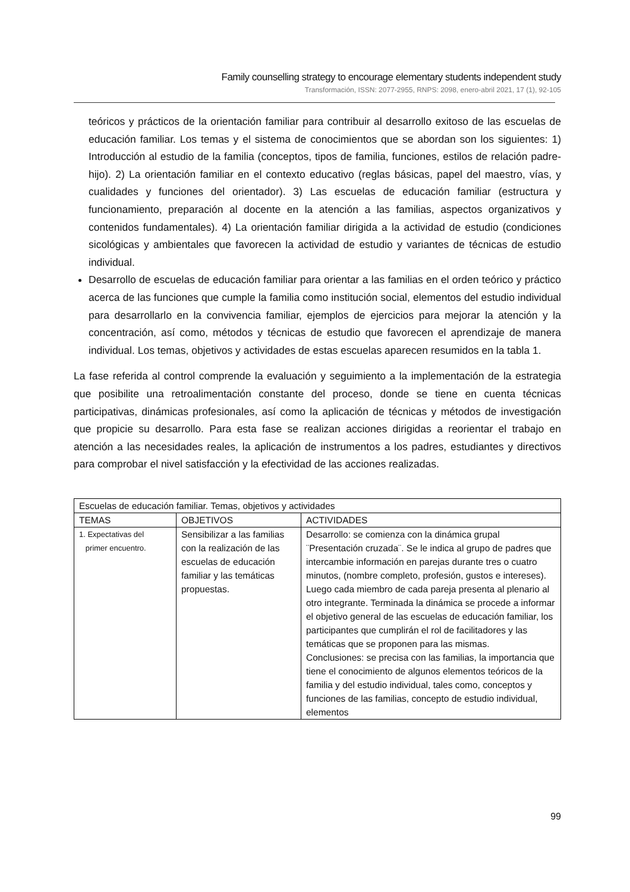Family counselling strategy to encourage elementary students independent study
Transformación, ISSN: 2077-2955, RNPS: 2098, enero-abril 2021, 17 (1), 92-105
teóricos y prácticos de la orientación familiar para contribuir al desarrollo exitoso de las escuelas de educación familiar. Los temas y el sistema de conocimientos que se abordan son los siguientes: 1) Introducción al estudio de la familia (conceptos, tipos de familia, funciones, estilos de relación padre-hijo). 2) La orientación familiar en el contexto educativo (reglas básicas, papel del maestro, vías, y cualidades y funciones del orientador). 3) Las escuelas de educación familiar (estructura y funcionamiento, preparación al docente en la atención a las familias, aspectos organizativos y contenidos fundamentales). 4) La orientación familiar dirigida a la actividad de estudio (condiciones sicológicas y ambientales que favorecen la actividad de estudio y variantes de técnicas de estudio individual.
Desarrollo de escuelas de educación familiar para orientar a las familias en el orden teórico y práctico acerca de las funciones que cumple la familia como institución social, elementos del estudio individual para desarrollarlo en la convivencia familiar, ejemplos de ejercicios para mejorar la atención y la concentración, así como, métodos y técnicas de estudio que favorecen el aprendizaje de manera individual. Los temas, objetivos y actividades de estas escuelas aparecen resumidos en la tabla 1.
La fase referida al control comprende la evaluación y seguimiento a la implementación de la estrategia que posibilite una retroalimentación constante del proceso, donde se tiene en cuenta técnicas participativas, dinámicas profesionales, así como la aplicación de técnicas y métodos de investigación que propicie su desarrollo. Para esta fase se realizan acciones dirigidas a reorientar el trabajo en atención a las necesidades reales, la aplicación de instrumentos a los padres, estudiantes y directivos para comprobar el nivel satisfacción y la efectividad de las acciones realizadas.
| Escuelas de educación familiar. Temas, objetivos y actividades | | |
| TEMAS | OBJETIVOS | ACTIVIDADES |
| 1. Expectativas del primer encuentro. | Sensibilizar a las familias con la realización de las escuelas de educación familiar y las temáticas propuestas. | Desarrollo: se comienza con la dinámica grupal ¨Presentación cruzada¨. Se le indica al grupo de padres que intercambie información en parejas durante tres o cuatro minutos, (nombre completo, profesión, gustos e intereses). Luego cada miembro de cada pareja presenta al plenario al otro integrante. Terminada la dinámica se procede a informar el objetivo general de las escuelas de educación familiar, los participantes que cumplirán el rol de facilitadores y las temáticas que se proponen para las mismas. Conclusiones: se precisa con las familias, la importancia que tiene el conocimiento de algunos elementos teóricos de la familia y del estudio individual, tales como, conceptos y funciones de las familias, concepto de estudio individual, elementos |
99